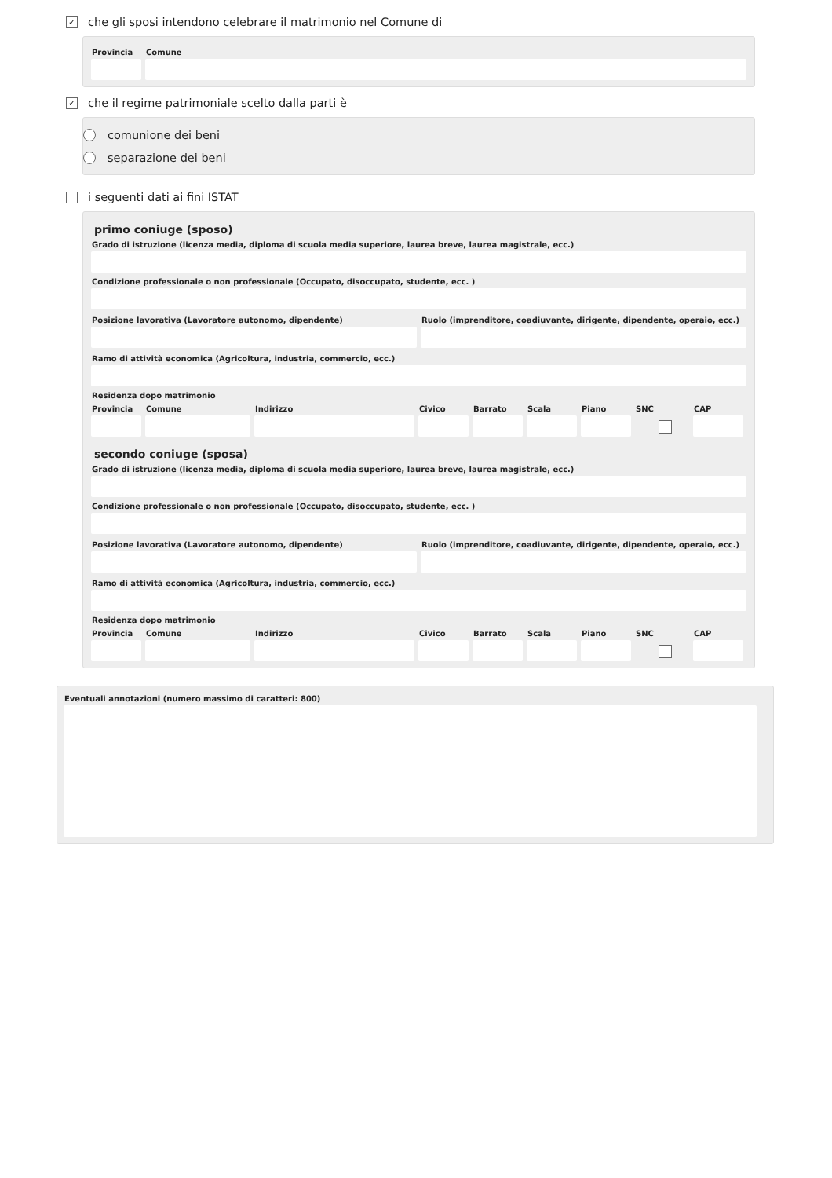✓
che gli sposi intendono celebrare il matrimonio nel Comune di
Provincia
Comune
✓
che il regime patrimoniale scelto dalla parti è
comunione dei beni
separazione dei beni
i seguenti dati ai fini ISTAT
primo coniuge (sposo)
Grado di istruzione (licenza media, diploma di scuola media superiore, laurea breve, laurea magistrale, ecc.)
Condizione professionale o non professionale (Occupato, disoccupato, studente, ecc. )
Posizione lavorativa (Lavoratore autonomo, dipendente)
Ruolo (imprenditore, coadiuvante, dirigente, dipendente, operaio, ecc.)
Ramo di attività economica (Agricoltura, industria, commercio, ecc.)
Residenza dopo matrimonio
Provincia
Comune Indirizzo Civico Barrato
Scala Piano SNC CAP
secondo coniuge (sposa)
Grado di istruzione (licenza media, diploma di scuola media superiore, laurea breve, laurea magistrale, ecc.)
Condizione professionale o non professionale (Occupato, disoccupato, studente, ecc. )
Posizione lavorativa (Lavoratore autonomo, dipendente)
Ruolo (imprenditore, coadiuvante, dirigente, dipendente, operaio, ecc.)
Ramo di attività economica (Agricoltura, industria, commercio, ecc.)
Residenza dopo matrimonio
Provincia
Comune Indirizzo Civico Barrato
Scala Piano SNC CAP
Eventuali annotazioni (numero massimo di caratteri: 800)